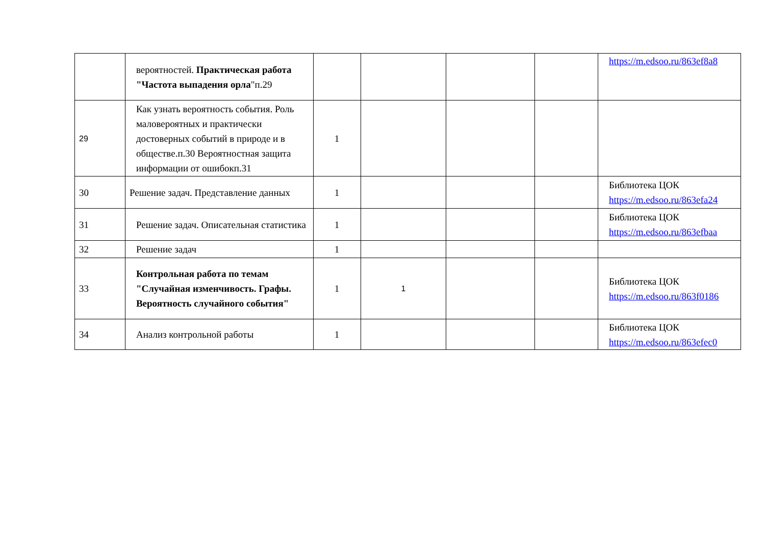| | вероятностей. Практическая работа "Частота выпадения орла "п.29 | | | | | https://m.edsoo.ru/863ef8a8 |
| 29 | Как узнать вероятность события. Роль маловероятных и практически достоверных событий в природе и в обществе.п.30 Вероятностная защита информации от ошибокп.31 | 1 | | | | |
| 30 | Решение задач. Представление данных | 1 | | | | Библиотека ЦОК https://m.edsoo.ru/863efa24 |
| 31 | Решение задач. Описательная статистика | 1 | | | | Библиотека ЦОК https://m.edsoo.ru/863efbaa |
| 32 | Решение задач | 1 | | | | |
| 33 | Контрольная работа по темам "Случайная изменчивость. Графы. Вероятность случайного события" | 1 | 1 | | | Библиотека ЦОК https://m.edsoo.ru/863f0186 |
| 34 | Анализ контрольной работы | 1 | | | | Библиотека ЦОК https://m.edsoo.ru/863efec0 |